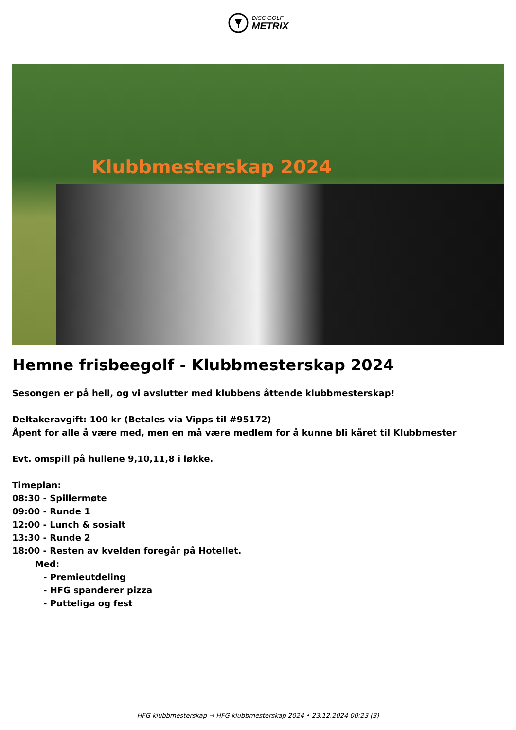DISC GOLF
METRIX
Klubbmesterskap 2024
Hemne frisbeegolf - Klubbmesterskap 2024
Sesongen er på hell, og vi avslutter med klubbens åttende klubbmesterskap!
Deltakeravgift: 100 kr (Betales via Vipps til #95172)
Åpent for alle å være med, men en må være medlem for å kunne bli kåret til Klubbmester
Evt. omspill på hullene 9,10,11,8 i løkke.
Timeplan:
08:30 - Spillermøte
09:00 - Runde 1
12:00 - Lunch & sosialt
13:30 - Runde 2
18:00 - Resten av kvelden foregår på Hotellet.
Med:
- Premieutdeling
- HFG spanderer pizza
- Putteliga og fest
HFG klubbmesterskap → HFG klubbmesterskap 2024 • 23.12.2024 00:23 (3)